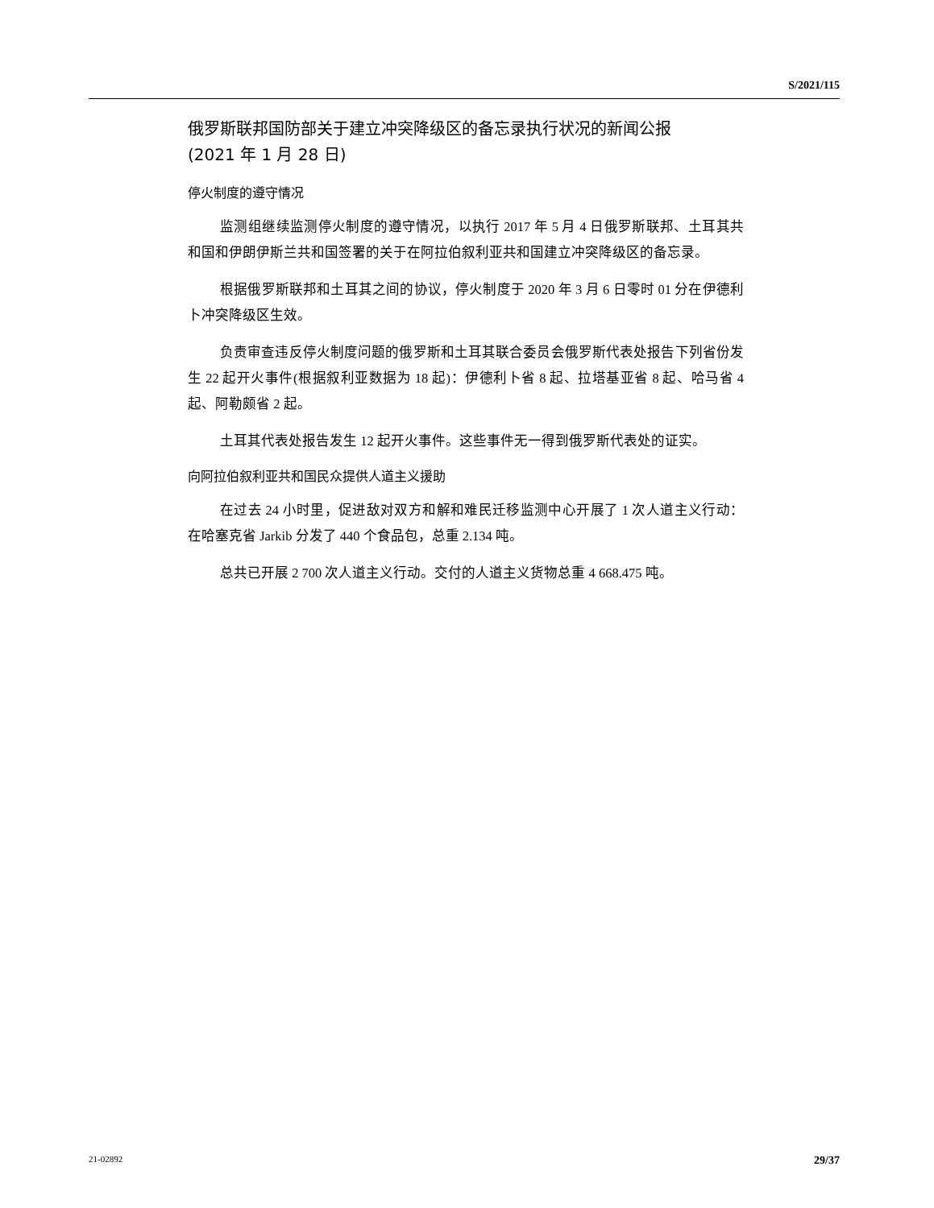S/2021/115
俄罗斯联邦国防部关于建立冲突降级区的备忘录执行状况的新闻公报
(2021 年 1 月 28 日)
停火制度的遵守情况
监测组继续监测停火制度的遵守情况，以执行 2017 年 5 月 4 日俄罗斯联邦、土耳其共和国和伊朗伊斯兰共和国签署的关于在阿拉伯叙利亚共和国建立冲突降级区的备忘录。
根据俄罗斯联邦和土耳其之间的协议，停火制度于 2020 年 3 月 6 日零时 01 分在伊德利卜冲突降级区生效。
负责审查违反停火制度问题的俄罗斯和土耳其联合委员会俄罗斯代表处报告下列省份发生 22 起开火事件(根据叙利亚数据为 18 起)：伊德利卜省 8 起、拉塔基亚省 8 起、哈马省 4 起、阿勒颇省 2 起。
土耳其代表处报告发生 12 起开火事件。这些事件无一得到俄罗斯代表处的证实。
向阿拉伯叙利亚共和国民众提供人道主义援助
在过去 24 小时里，促进敌对双方和解和难民迁移监测中心开展了 1 次人道主义行动：在哈塞克省 Jarkib 分发了 440 个食品包，总重 2.134 吨。
总共已开展 2 700 次人道主义行动。交付的人道主义货物总重 4 668.475 吨。
21-02892 29/37